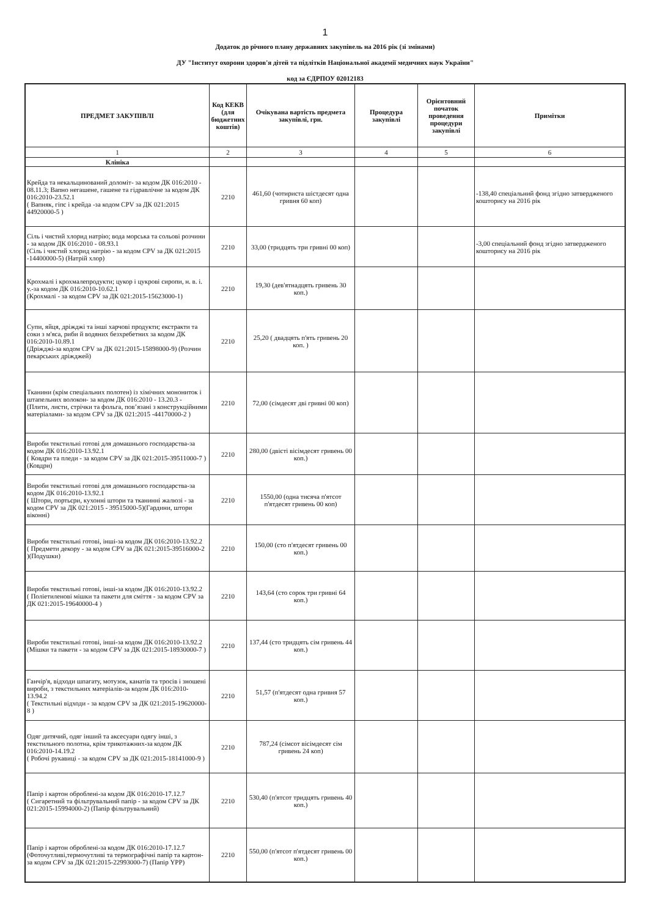1
Додаток до річного плану державних закупівель на 2016 рік (зі змінами)
ДУ "Інститут охорони здоров'я дітей та підлітків Національної академії медичних наук України"
код за ЄДРПОУ 02012183
| ПРЕДМЕТ ЗАКУПІВЛІ | Код КЕКВ (для бюджетних коштів) | Очікувана вартість предмета закупівлі, грн. | Процедура закупівлі | Орієнтовний початок проведення процедури закупівлі | Примітки |
| --- | --- | --- | --- | --- | --- |
| 1 | 2 | 3 | 4 | 5 | 6 |
| Клініка | | | | | |
| Крейда та некальцинований доломіт- за кодом ДК 016:2010 - 08.11.3; Вапно негашене, гашене та гідравлічне за кодом ДК 016:2010-23.52.1 ( Вапняк, гіпс і крейда -за кодом CPV за ДК 021:2015 44920000-5 ) | 2210 | 461,60 (чотириста шістдесят одна гривня 60 коп) | | | -138,40 спеціальний фонд згідно затвердженого кошторису на 2016 рік |
| Сіль і чистий хлорид натрію; вода морська та сольові розчини - за кодом ДК 016:2010 - 08.93.1 (Сіль і чистий хлорид натрію - за кодом CPV за ДК 021:2015 -14400000-5) (Натрій хлор) | 2210 | 33,00 (тридцять три гривні 00 коп) | | | -3,00 спеціальний фонд згідно затвердженого кошторису на 2016 рік |
| Крохмалі і крохмалепродукти; цукор і цукрові сиропи, н. в. і. у.-за кодом ДК 016:2010-10.62.1 (Крохмалі - за кодом CPV за ДК 021:2015-15623000-1) | 2210 | 19,30 (дев'ятнадцять гривень 30 коп.) | | | |
| Супи, яйця, дріжджі та інші харчові продукти; екстракти та соки з м'яса, риби й водяних безхребетних за кодом ДК 016:2010-10.89.1 (Дріжджі-за кодом CPV за ДК 021:2015-15898000-9) (Розчин пекарських дріжджей) | 2210 | 25,20 ( двадцять п'ять гривень 20 коп. ) | | | |
| Тканини (крім спеціальних полотен) із хімічних монониток і штапельних волокон- за кодом ДК 016:2010 - 13.20.3 - (Плити, листи, стрічки та фольга, пов’язані з конструкційними матеріалами- за кодом CPV за ДК 021:2015 -44170000-2 ) | 2210 | 72,00 (сімдесят дві гривні 00 коп) | | | |
| Вироби текстильні готові для домашнього господарства-за кодом ДК 016:2010-13.92.1 ( Ковдри та пледи - за кодом CPV за ДК 021:2015-39511000-7 )(Ковдри) | 2210 | 280,00 (двісті вісімдесят гривень 00 коп.) | | | |
| Вироби текстильні готові для домашнього господарства-за кодом ДК 016:2010-13.92.1 ( Штори, портьєри, кухонні штори та тканинні жалюзі - за кодом CPV за ДК 021:2015 - 39515000-5)(Гардини, штори віконні) | 2210 | 1550,00 (одна тисяча п'ятсот п'ятдесят гривень 00 коп) | | | |
| Вироби текстильні готові, інші-за кодом ДК 016:2010-13.92.2 ( Предмети декору - за кодом CPV за ДК 021:2015-39516000-2 )(Подушки) | 2210 | 150,00 (сто п'ятдесят гривень 00 коп.) | | | |
| Вироби текстильні готові, інші-за кодом ДК 016:2010-13.92.2 ( Поліетиленові мішки та пакети для сміття - за кодом CPV за ДК 021:2015-19640000-4 ) | 2210 | 143,64 (сто сорок три гривні 64 коп.) | | | |
| Вироби текстильні готові, інші-за кодом ДК 016:2010-13.92.2 (Мішки та пакети - за кодом CPV за ДК 021:2015-18930000-7 ) | 2210 | 137,44 (сто тридцять сім гривень 44 коп.) | | | |
| Ганчір'я, відходи шпагату, мотузок, канатів та тросів і зношені вироби, з текстильних матеріалів-за кодом ДК 016:2010-13.94.2 ( Текстильні відходи - за кодом CPV за ДК 021:2015-19620000-8 ) | 2210 | 51,57 (п'ятдесят одна гривня 57 коп.) | | | |
| Одяг дитячий, одяг інший та аксесуари одягу інші, з текстильного полотна, крім трикотажних-за кодом ДК 016:2010-14.19.2 ( Робочі рукавиці - за кодом CPV за ДК 021:2015-18141000-9 ) | 2210 | 787,24 (сімсот вісімдесят сім гривень 24 коп) | | | |
| Папір і картон оброблені-за кодом ДК 016:2010-17.12.7 ( Сигаретний та фільтрувальний папір - за кодом CPV за ДК 021:2015-15994000-2) (Папір фільтрувальний) | 2210 | 530,40 (п'ятсот тридцять гривень 40 коп.) | | | |
| Папір і картон оброблені-за кодом ДК 016:2010-17.12.7 (Фоточутливі,термочутливі та термографічні папір та картон-за кодом CPV за ДК 021:2015-22993000-7) (Папір YPP) | 2210 | 550,00 (п'ятсот п'ятдесят гривень 00 коп.) | | | |